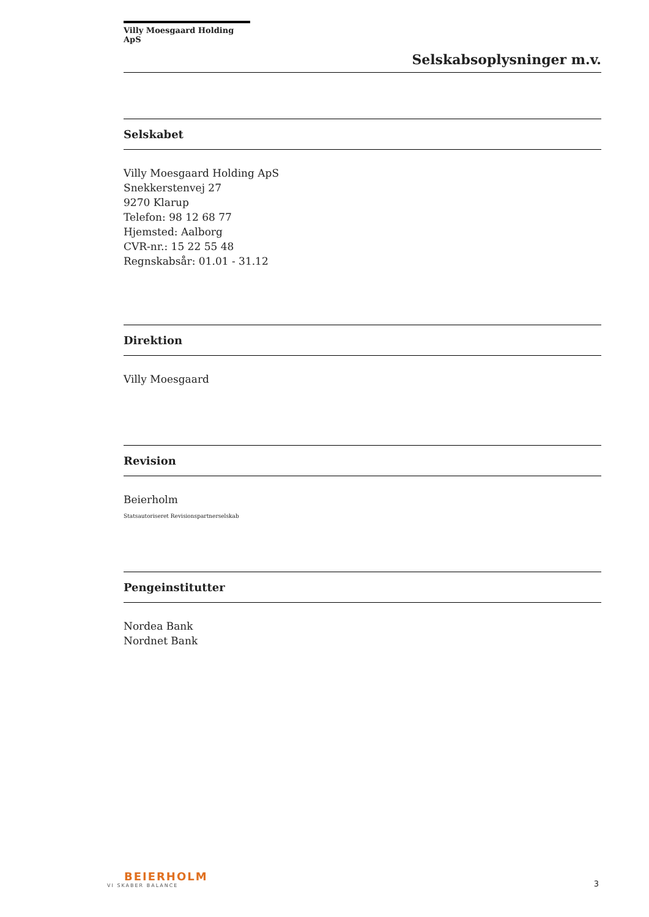Villy Moesgaard Holding ApS
Selskabsoplysninger m.v.
Selskabet
Villy Moesgaard Holding ApS
Snekkerstenvej 27
9270 Klarup
Telefon: 98 12 68 77
Hjemsted: Aalborg
CVR-nr.: 15 22 55 48
Regnskabsår: 01.01 - 31.12
Direktion
Villy Moesgaard
Revision
Beierholm
Statsautoriseret Revisionspartnerselskab
Pengeinstitutter
Nordea Bank
Nordnet Bank
BEIERHOLM
VI SKABER BALANCE
3